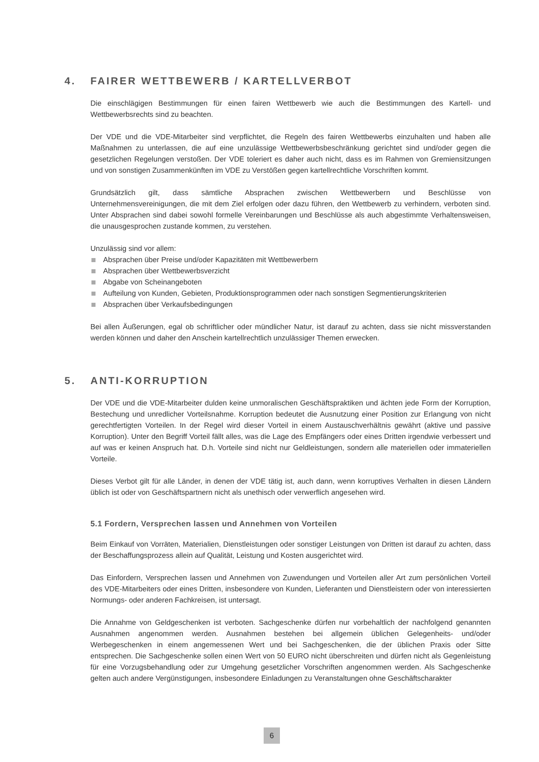4. FAIRER WETTBEWERB / KARTELLVERBOT
Die einschlägigen Bestimmungen für einen fairen Wettbewerb wie auch die Bestimmungen des Kartell- und Wettbewerbsrechts sind zu beachten.
Der VDE und die VDE-Mitarbeiter sind verpflichtet, die Regeln des fairen Wettbewerbs einzuhalten und haben alle Maßnahmen zu unterlassen, die auf eine unzulässige Wettbewerbsbeschränkung gerichtet sind und/oder gegen die gesetzlichen Regelungen verstoßen. Der VDE toleriert es daher auch nicht, dass es im Rahmen von Gremiensitzungen und von sonstigen Zusammenkünften im VDE zu Verstößen gegen kartellrechtliche Vorschriften kommt.
Grundsätzlich gilt, dass sämtliche Absprachen zwischen Wettbewerbern und Beschlüsse von Unternehmensvereinigungen, die mit dem Ziel erfolgen oder dazu führen, den Wettbewerb zu verhindern, verboten sind. Unter Absprachen sind dabei sowohl formelle Vereinbarungen und Beschlüsse als auch abgestimmte Verhaltensweisen, die unausgesprochen zustande kommen, zu verstehen.
Unzulässig sind vor allem:
Absprachen über Preise und/oder Kapazitäten mit Wettbewerbern
Absprachen über Wettbewerbsverzicht
Abgabe von Scheinangeboten
Aufteilung von Kunden, Gebieten, Produktionsprogrammen oder nach sonstigen Segmentierungskriterien
Absprachen über Verkaufsbedingungen
Bei allen Äußerungen, egal ob schriftlicher oder mündlicher Natur, ist darauf zu achten, dass sie nicht missverstanden werden können und daher den Anschein kartellrechtlich unzulässiger Themen erwecken.
5. ANTI-KORRUPTION
Der VDE und die VDE-Mitarbeiter dulden keine unmoralischen Geschäftspraktiken und ächten jede Form der Korruption, Bestechung und unredlicher Vorteilsnahme. Korruption bedeutet die Ausnutzung einer Position zur Erlangung von nicht gerechtfertigten Vorteilen. In der Regel wird dieser Vorteil in einem Austauschverhältnis gewährt (aktive und passive Korruption). Unter den Begriff Vorteil fällt alles, was die Lage des Empfängers oder eines Dritten irgendwie verbessert und auf was er keinen Anspruch hat. D.h. Vorteile sind nicht nur Geldleistungen, sondern alle materiellen oder immateriellen Vorteile.
Dieses Verbot gilt für alle Länder, in denen der VDE tätig ist, auch dann, wenn korruptives Verhalten in diesen Ländern üblich ist oder von Geschäftspartnern nicht als unethisch oder verwerflich angesehen wird.
5.1 Fordern, Versprechen lassen und Annehmen von Vorteilen
Beim Einkauf von Vorräten, Materialien, Dienstleistungen oder sonstiger Leistungen von Dritten ist darauf zu achten, dass der Beschaffungsprozess allein auf Qualität, Leistung und Kosten ausgerichtet wird.
Das Einfordern, Versprechen lassen und Annehmen von Zuwendungen und Vorteilen aller Art zum persönlichen Vorteil des VDE-Mitarbeiters oder eines Dritten, insbesondere von Kunden, Lieferanten und Dienstleistern oder von interessierten Normungs- oder anderen Fachkreisen, ist untersagt.
Die Annahme von Geldgeschenken ist verboten. Sachgeschenke dürfen nur vorbehaltlich der nachfolgend genannten Ausnahmen angenommen werden. Ausnahmen bestehen bei allgemein üblichen Gelegenheits- und/oder Werbegeschenken in einem angemessenen Wert und bei Sachgeschenken, die der üblichen Praxis oder Sitte entsprechen. Die Sachgeschenke sollen einen Wert von 50 EURO nicht überschreiten und dürfen nicht als Gegenleistung für eine Vorzugsbehandlung oder zur Umgehung gesetzlicher Vorschriften angenommen werden. Als Sachgeschenke gelten auch andere Vergünstigungen, insbesondere Einladungen zu Veranstaltungen ohne Geschäftscharakter
6